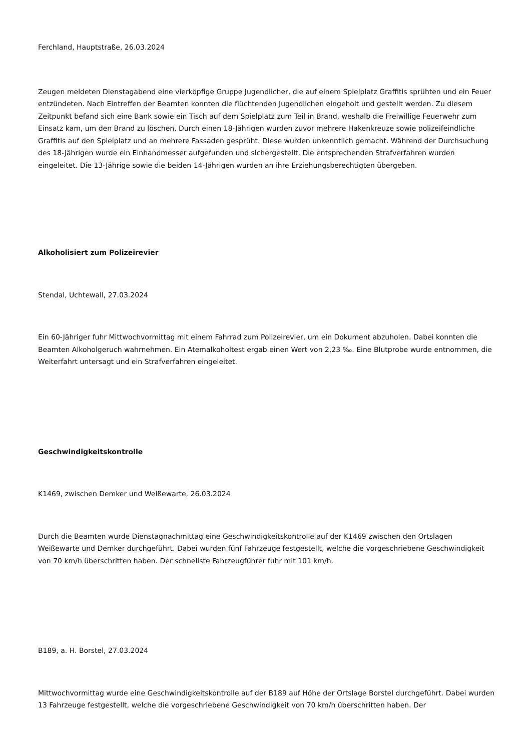Ferchland, Hauptstraße, 26.03.2024
Zeugen meldeten Dienstagabend eine vierköpfige Gruppe Jugendlicher, die auf einem Spielplatz Graffitis sprühten und ein Feuer entzündeten. Nach Eintreffen der Beamten konnten die flüchtenden Jugendlichen eingeholt und gestellt werden. Zu diesem Zeitpunkt befand sich eine Bank sowie ein Tisch auf dem Spielplatz zum Teil in Brand, weshalb die Freiwillige Feuerwehr zum Einsatz kam, um den Brand zu löschen. Durch einen 18-Jährigen wurden zuvor mehrere Hakenkreuze sowie polizeifeindliche Graffitis auf den Spielplatz und an mehrere Fassaden gesprüht. Diese wurden unkenntlich gemacht. Während der Durchsuchung des 18-Jährigen wurde ein Einhandmesser aufgefunden und sichergestellt. Die entsprechenden Strafverfahren wurden eingeleitet. Die 13-Jährige sowie die beiden 14-Jährigen wurden an ihre Erziehungsberechtigten übergeben.
Alkoholisiert zum Polizeirevier
Stendal, Uchtewall, 27.03.2024
Ein 60-Jähriger fuhr Mittwochvormittag mit einem Fahrrad zum Polizeirevier, um ein Dokument abzuholen. Dabei konnten die Beamten Alkoholgeruch wahrnehmen. Ein Atemalkoholtest ergab einen Wert von 2,23 ‰. Eine Blutprobe wurde entnommen, die Weiterfahrt untersagt und ein Strafverfahren eingeleitet.
Geschwindigkeitskontrolle
K1469, zwischen Demker und Weißewarte, 26.03.2024
Durch die Beamten wurde Dienstagnachmittag eine Geschwindigkeitskontrolle auf der K1469 zwischen den Ortslagen Weißewarte und Demker durchgeführt. Dabei wurden fünf Fahrzeuge festgestellt, welche die vorgeschriebene Geschwindigkeit von 70 km/h überschritten haben. Der schnellste Fahrzeugführer fuhr mit 101 km/h.
B189, a. H. Borstel, 27.03.2024
Mittwochvormittag wurde eine Geschwindigkeitskontrolle auf der B189 auf Höhe der Ortslage Borstel durchgeführt. Dabei wurden 13 Fahrzeuge festgestellt, welche die vorgeschriebene Geschwindigkeit von 70 km/h überschritten haben. Der